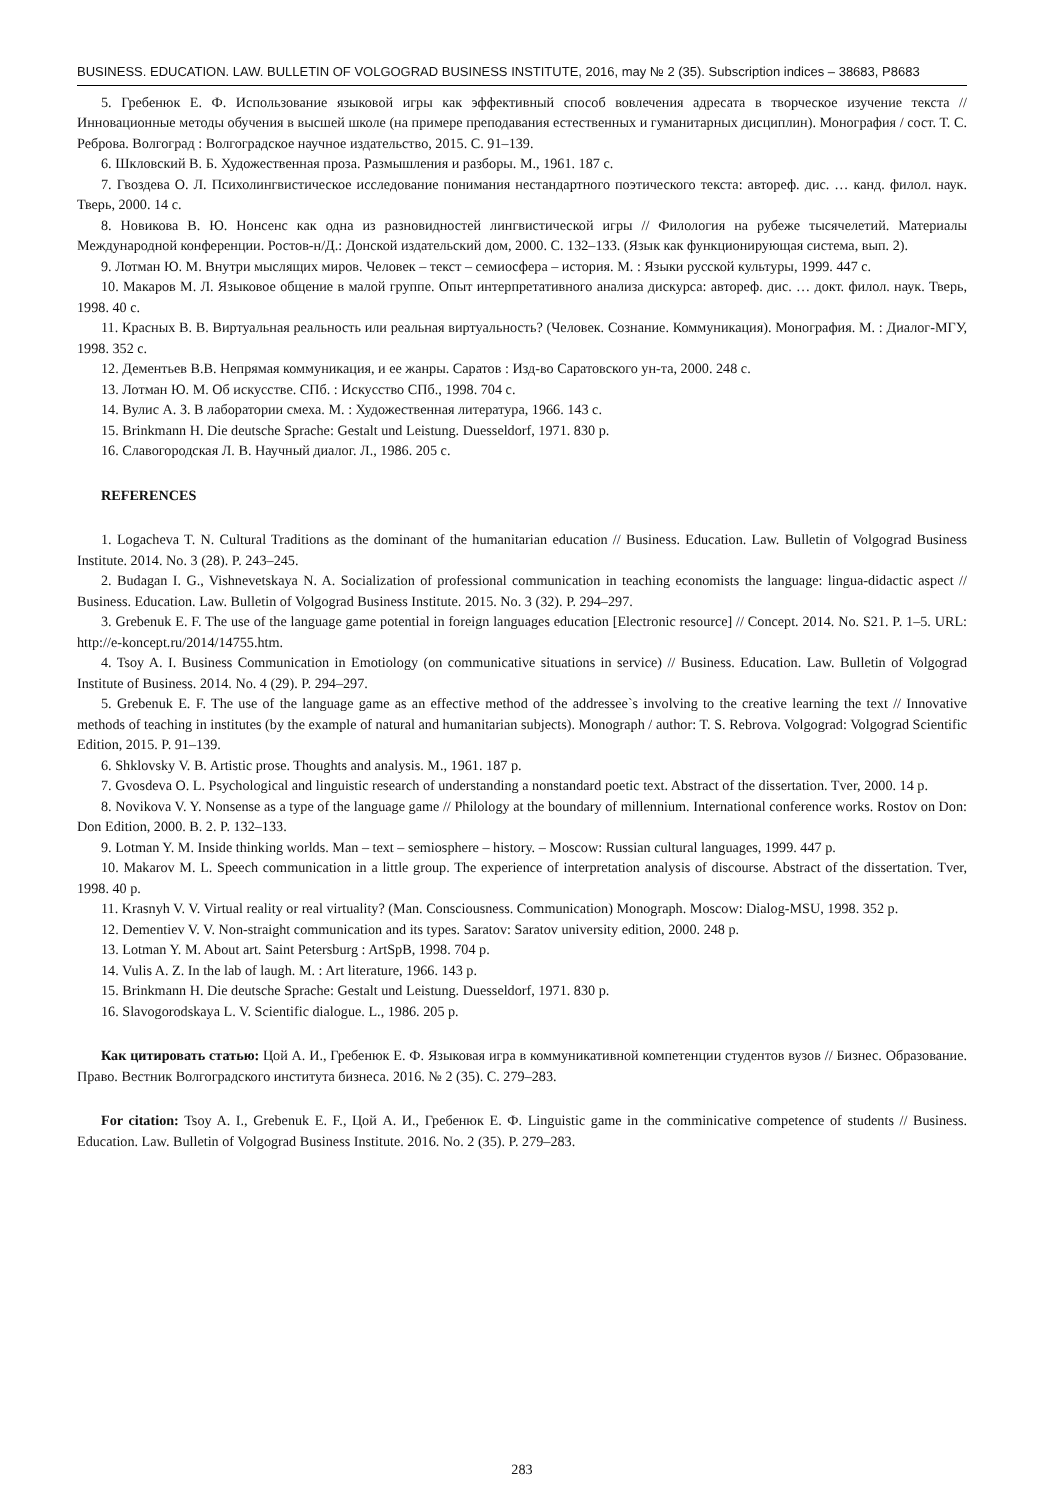BUSINESS. EDUCATION. LAW. BULLETIN OF VOLGOGRAD BUSINESS INSTITUTE, 2016, may № 2 (35). Subscription indices – 38683, P8683
5. Гребенюк Е. Ф. Использование языковой игры как эффективный способ вовлечения адресата в творческое изучение текста // Инновационные методы обучения в высшей школе (на примере преподавания естественных и гуманитарных дисциплин). Монография / сост. Т. С. Реброва. Волгоград : Волгоградское научное издательство, 2015. С. 91–139.
6. Шкловский В. Б. Художественная проза. Размышления и разборы. М., 1961. 187 с.
7. Гвоздева О. Л. Психолингвистическое исследование понимания нестандартного поэтического текста: автореф. дис. … канд. филол. наук. Тверь, 2000. 14 с.
8. Новикова В. Ю. Нонсенс как одна из разновидностей лингвистической игры // Филология на рубеже тысячелетий. Материалы Международной конференции. Ростов-н/Д.: Донской издательский дом, 2000. С. 132–133. (Язык как функционирующая система, вып. 2).
9. Лотман Ю. М. Внутри мыслящих миров. Человек – текст – семиосфера – история. М. : Языки русской культуры, 1999. 447 с.
10. Макаров М. Л. Языковое общение в малой группе. Опыт интерпретативного анализа дискурса: автореф. дис. … докт. филол. наук. Тверь, 1998. 40 с.
11. Красных В. В. Виртуальная реальность или реальная виртуальность? (Человек. Сознание. Коммуникация). Монография. М. : Диалог-МГУ, 1998. 352 с.
12. Дементьев В.В. Непрямая коммуникация, и ее жанры. Саратов : Изд-во Саратовского ун-та, 2000. 248 с.
13. Лотман Ю. М. Об искусстве. СПб. : Искусство СПб., 1998. 704 с.
14. Вулис А. З. В лаборатории смеха. М. : Художественная литература, 1966. 143 с.
15. Brinkmann H. Die deutsche Sprache: Gestalt und Leistung. Duesseldorf, 1971. 830 p.
16. Славогородская Л. В. Научный диалог. Л., 1986. 205 с.
REFERENCES
1. Logacheva T. N. Cultural Traditions as the dominant of the humanitarian education // Business. Education. Law. Bulletin of Volgograd Business Institute. 2014. No. 3 (28). P. 243–245.
2. Budagan I. G., Vishnevetskaya N. A. Socialization of professional communication in teaching economists the language: lingua-didactic aspect // Business. Education. Law. Bulletin of Volgograd Business Institute. 2015. No. 3 (32). P. 294–297.
3. Grebenuk E. F. The use of the language game potential in foreign languages education [Electronic resource] // Concept. 2014. No. S21. P. 1–5. URL: http://e-koncept.ru/2014/14755.htm.
4. Tsoy A. I. Business Communication in Emotiology (on communicative situations in service) // Business. Education. Law. Bulletin of Volgograd Institute of Business. 2014. No. 4 (29). P. 294–297.
5. Grebenuk E. F. The use of the language game as an effective method of the addressee`s involving to the creative learning the text // Innovative methods of teaching in institutes (by the example of natural and humanitarian subjects). Monograph / author: T. S. Rebrova. Volgograd: Volgograd Scientific Edition, 2015. P. 91–139.
6. Shklovsky V. B. Artistic prose. Thoughts and analysis. M., 1961. 187 p.
7. Gvosdeva O. L. Psychological and linguistic research of understanding a nonstandard poetic text. Abstract of the dissertation. Tver, 2000. 14 p.
8. Novikova V. Y. Nonsense as a type of the language game // Philology at the boundary of millennium. International conference works. Rostov on Don: Don Edition, 2000. B. 2. P. 132–133.
9. Lotman Y. M. Inside thinking worlds. Man – text – semiosphere – history. – Moscow: Russian cultural languages, 1999. 447 p.
10. Makarov M. L. Speech communication in a little group. The experience of interpretation analysis of discourse. Abstract of the dissertation. Tver, 1998. 40 p.
11. Krasnyh V. V. Virtual reality or real virtuality? (Man. Consciousness. Communication) Monograph. Moscow: Dialog-MSU, 1998. 352 p.
12. Dementiev V. V. Non-straight communication and its types. Saratov: Saratov university edition, 2000. 248 p.
13. Lotman Y. M. About art. Saint Petersburg : ArtSpB, 1998. 704 p.
14. Vulis A. Z. In the lab of laugh. M. : Art literature, 1966. 143 p.
15. Brinkmann H. Die deutsche Sprache: Gestalt und Leistung. Duesseldorf, 1971. 830 p.
16. Slavogorodskaya L. V. Scientific dialogue. L., 1986. 205 p.
Как цитировать статью: Цой А. И., Гребенюк Е. Ф. Языковая игра в коммуникативной компетенции студентов вузов // Бизнес. Образование. Право. Вестник Волгоградского института бизнеса. 2016. № 2 (35). С. 279–283.
For citation: Tsoy A. I., Grebenuk E. F., Цой А. И., Гребенюк Е. Ф. Linguistic game in the comminicative competence of students // Business. Education. Law. Bulletin of Volgograd Business Institute. 2016. No. 2 (35). P. 279–283.
283